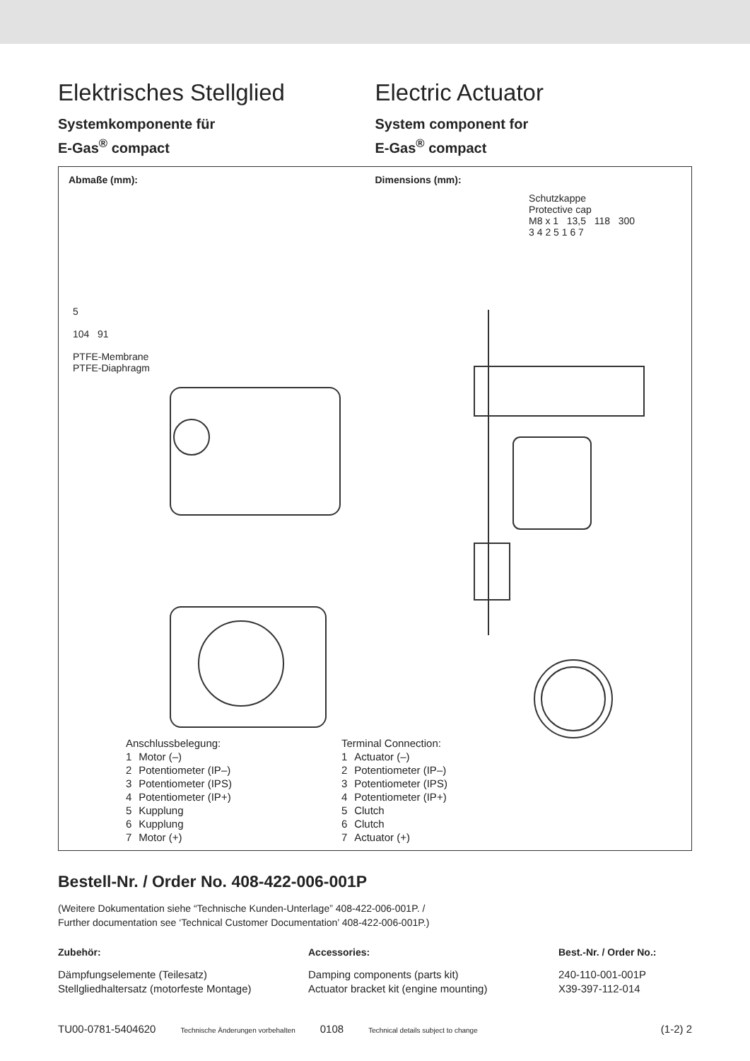Elektrisches Stellglied
Systemkomponente für
E-Gas<sup>®</sup> compact
Electric Actuator
System component for
E-Gas<sup>®</sup> compact
Abmaße (mm): Dimensions (mm):
5
104 91
PTFE-Membrane
PTFE-Diaphragm
Schutzkappe
Protective cap
M8 x 1 13,5 118 300
3 4 2 5 1 6 7
| Anschlussbelegung: | |
| 1 | Motor (–) |
| 2 | Potentiometer (IP–) |
| 3 | Potentiometer (IPS) |
| 4 | Potentiometer (IP+) |
| 5 | Kupplung |
| 6 | Kupplung |
| 7 | Motor (+) |
| Terminal Connection: | |
| 1 | Actuator (–) |
| 2 | Potentiometer (IP–) |
| 3 | Potentiometer (IPS) |
| 4 | Potentiometer (IP+) |
| 5 | Clutch |
| 6 | Clutch |
| 7 | Actuator (+) |
Bestell-Nr. / Order No. 408-422-006-001P
(Weitere Dokumentation siehe “Technische Kunden-Unterlage” 408-422-006-001P. /
Further documentation see ‘Technical Customer Documentation’ 408-422-006-001P.)
Zubehör: Accessories: Best.-Nr. / Order No.:
Dämpfungselemente (Teilesatz)
Stellgliedhaltersatz (motorfeste Montage)
Damping components (parts kit)
Actuator bracket kit (engine mounting)
240-110-001-001P
X39-397-112-014
TU00-0781-5404620 Technische Änderungen vorbehalten 0108 Technical details subject to change (1-2) 2